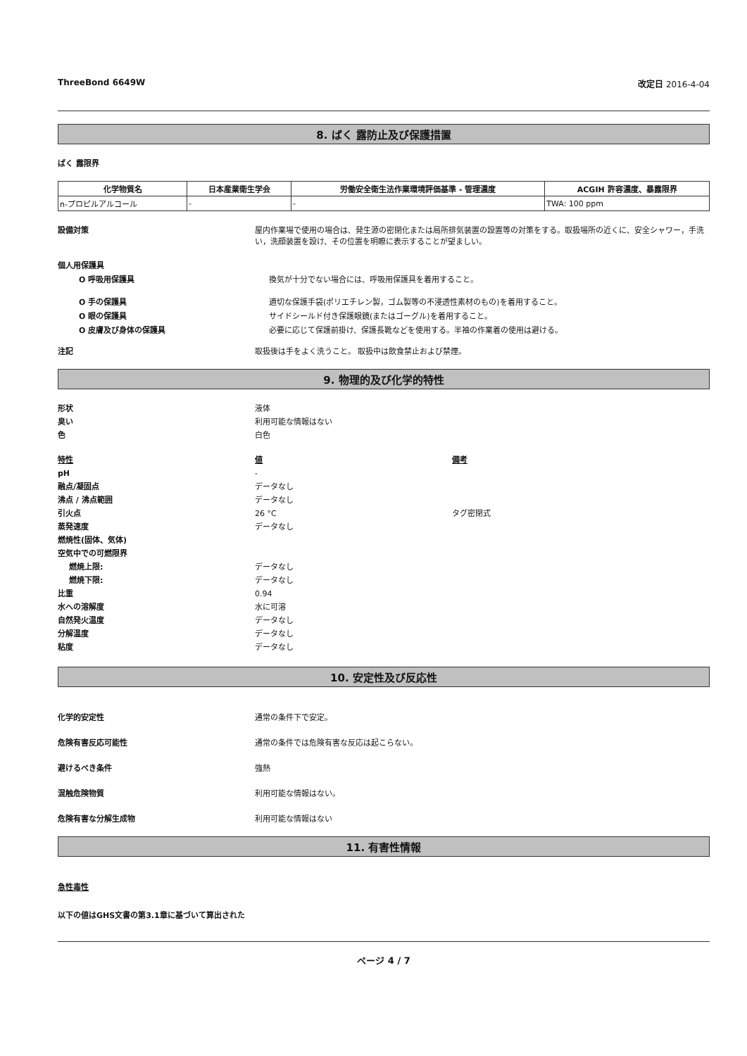ThreeBond 6649W 改定日 2016-4-04
8. ばく 露防止及び保護措置
ばく 露限界
| 化学物質名 | 日本産業衛生学会 | 労働安全衛生法作業環境評価基準 - 管理濃度 | ACGIH 許容濃度、暴露限界 |
| --- | --- | --- | --- |
| n-プロピルアルコール | - | - | TWA: 100 ppm |
設備対策 屋内作業場で使用の場合は、発生源の密閉化または局所排気装置の設置等の対策をする。取扱場所の近くに、安全シャワー，手洗い，洗顔装置を設け、その位置を明瞭に表示することが望ましい。
個人用保護具
O 呼吸用保護具 換気が十分でない場合には、呼吸用保護具を着用すること。
O 手の保護具 適切な保護手袋(ポリエチレン製，ゴム製等の不浸透性素材のもの)を着用すること。
O 眼の保護具 サイドシールド付き保護眼鏡(またはゴーグル)を着用すること。
O 皮膚及び身体の保護具 必要に応じて保護前掛け、保護長靴などを使用する。半袖の作業着の使用は避ける。
注記 取扱後は手をよく洗うこと。 取扱中は飲食禁止および禁煙。
9. 物理的及び化学的特性
形状 液体
臭い 利用可能な情報はない
色 白色
特性 値 備考
pH -
融点/凝固点 データなし
沸点 / 沸点範囲 データなし
引火点 26 °C タグ密閉式
蒸発速度 データなし
燃焼性(固体、気体)
空気中での可燃限界
燃焼上限: データなし
燃焼下限: データなし
比重 0.94
水への溶解度 水に可溶
自然発火温度 データなし
分解温度 データなし
粘度 データなし
10. 安定性及び反応性
化学的安定性 通常の条件下で安定。
危険有害反応可能性 通常の条件では危険有害な反応は起こらない。
避けるべき条件 強熱
混触危険物質 利用可能な情報はない。
危険有害な分解生成物 利用可能な情報はない
11. 有害性情報
急性毒性
以下の値はGHS文書の第3.1章に基づいて算出された
ページ 4 / 7